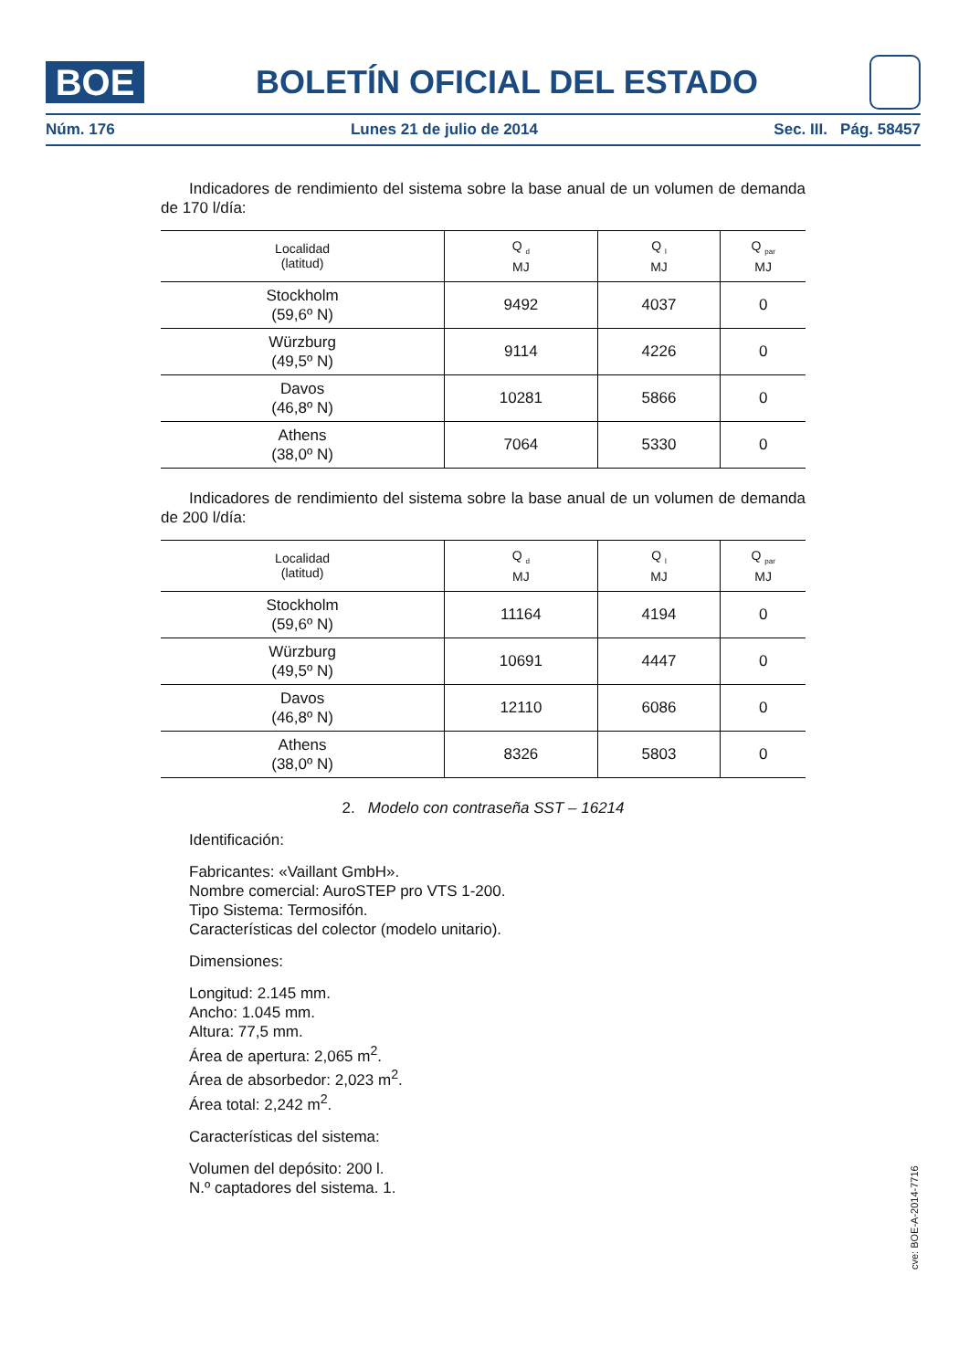BOE
BOLETÍN OFICIAL DEL ESTADO
Núm. 176 Lunes 21 de julio de 2014 Sec. III. Pág. 58457
Indicadores de rendimiento del sistema sobre la base anual de un volumen de demanda de 170 l/día:
| Localidad (latitud) | Q <sub>d</sub> MJ | Q <sub>l</sub> MJ | Q <sub>par</sub> MJ |
| --- | --- | --- | --- |
| Stockholm (59,6º N) | 9492 | 4037 | 0 |
| Würzburg (49,5º N) | 9114 | 4226 | 0 |
| Davos (46,8º N) | 10281 | 5866 | 0 |
| Athens (38,0º N) | 7064 | 5330 | 0 |
Indicadores de rendimiento del sistema sobre la base anual de un volumen de demanda de 200 l/día:
| Localidad (latitud) | Q <sub>d</sub> MJ | Q <sub>l</sub> MJ | Q <sub>par</sub> MJ |
| --- | --- | --- | --- |
| Stockholm (59,6º N) | 11164 | 4194 | 0 |
| Würzburg (49,5º N) | 10691 | 4447 | 0 |
| Davos (46,8º N) | 12110 | 6086 | 0 |
| Athens (38,0º N) | 8326 | 5803 | 0 |
2. Modelo con contraseña SST – 16214
Identificación:
Fabricantes: «Vaillant GmbH».
Nombre comercial: AuroSTEP pro VTS 1-200.
Tipo Sistema: Termosifón.
Características del colector (modelo unitario).
Dimensiones:
Longitud: 2.145 mm.
Ancho: 1.045 mm.
Altura: 77,5 mm.
Área de apertura: 2,065 m<sup>2</sup>.
Área de absorbedor: 2,023 m<sup>2</sup>.
Área total: 2,242 m<sup>2</sup>.
Características del sistema:
Volumen del depósito: 200 l.
N.º captadores del sistema. 1.
cve: BOE-A-2014-7716